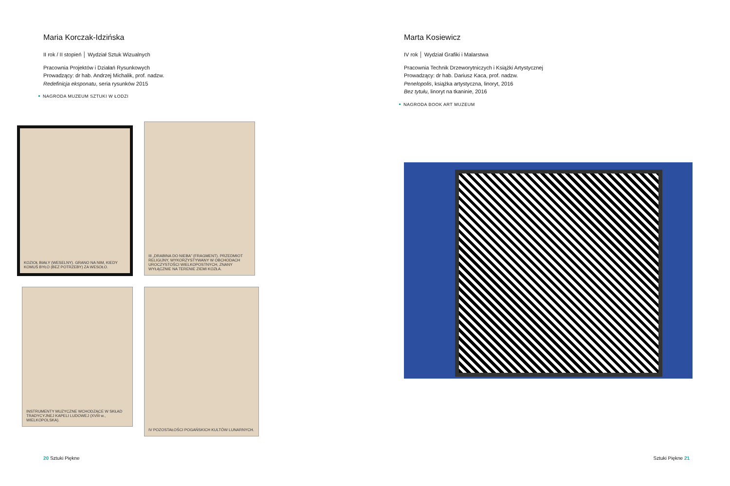Maria Korczak-Idzińska
II rok / II stopień │ Wydział Sztuk Wizualnych
Pracownia Projektów i Działań Rysunkowych
Prowadzący: dr hab. Andrzej Michalik, prof. nadzw.
Redefinicja eksponatu, seria rysunków 2015
NAGRODA MUZEUM SZTUKI W ŁODZI
KOZIOŁ BIAŁY (WESELNY). GRANO NA NIM, KIEDY KOMUŚ BYŁO (BEZ POTRZEBY) ZA WESOŁO.
III „DRABINA DO NIEBA” (FRAGMENT). PRZEDMIOT RELIGIJNY, WYKORZYSTYWANY W OBCHODACH UROCZYSTOŚCI WIELKOPOSTNYCH, ZNANY WYŁĄCZNIE NA TERENIE ZIEMI KOZŁA.
INSTRUMENTY MUZYCZNE WCHODZĄCE W SKŁAD TRADYCYJNEJ KAPELI LUDOWEJ (XVIII w., WIELKOPOLSKA).
IV POZOSTAŁOŚCI POGAŃSKICH KULTÓW LUNARNYCH.
20 Sztuki Piękne
Marta Kosiewicz
IV rok │ Wydział Grafiki i Malarstwa
Pracownia Technik Drzeworytniczych i Książki Artystycznej
Prowadzący: dr hab. Dariusz Kaca, prof. nadzw.
Penelopolis, książka artystyczna, linoryt, 2016
Bez tytułu, linoryt na tkaninie, 2016
NAGRODA BOOK ART MUZEUM
Sztuki Piękne 21